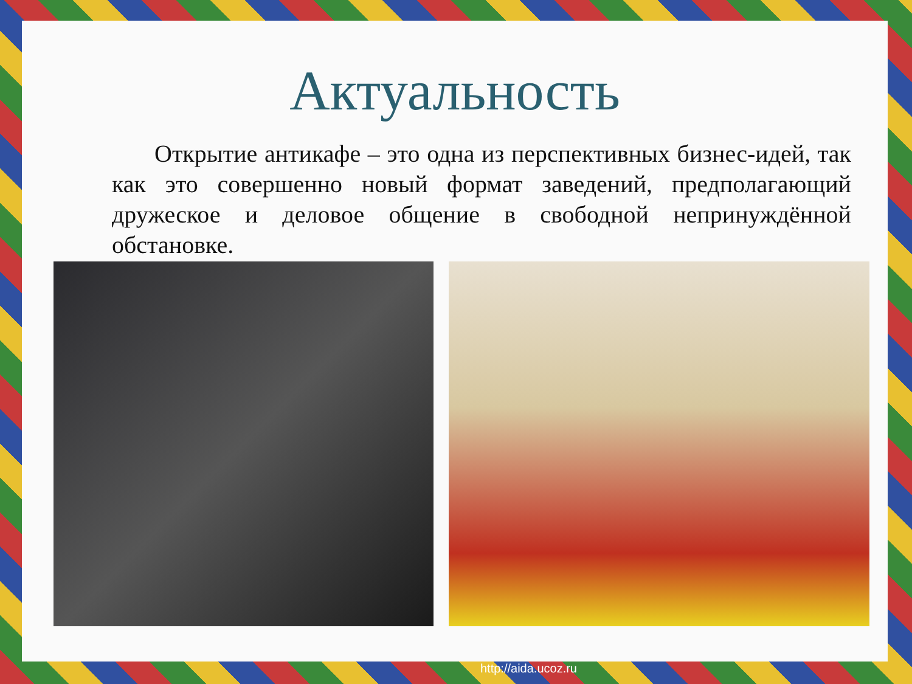Актуальность
Открытие антикафе – это одна из перспективных бизнес-идей, так как это совершенно новый формат заведений, предполагающий дружеское и деловое общение в свободной непринуждённой обстановке.
http://aida.ucoz.ru